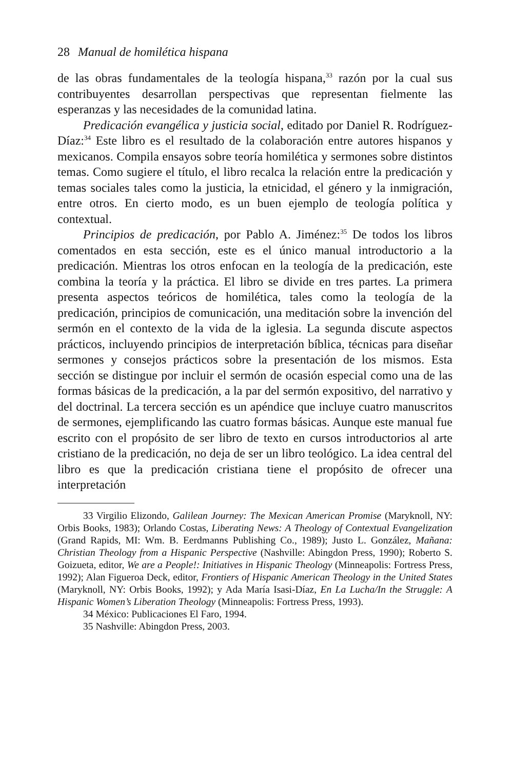28 Manual de homilética hispana
de las obras fundamentales de la teología hispana,<sup>33</sup> razón por la cual sus contribuyentes desarrollan perspectivas que representan fielmente las esperanzas y las necesidades de la comunidad latina.
Predicación evangélica y justicia social, editado por Daniel R. Rodríguez-Díaz:<sup>34</sup> Este libro es el resultado de la colaboración entre autores hispanos y mexicanos. Compila ensayos sobre teoría homilética y sermones sobre distintos temas. Como sugiere el título, el libro recalca la relación entre la predicación y temas sociales tales como la justicia, la etnicidad, el género y la inmigración, entre otros. En cierto modo, es un buen ejemplo de teología política y contextual.
Principios de predicación, por Pablo A. Jiménez:<sup>35</sup> De todos los libros comentados en esta sección, este es el único manual introductorio a la predicación. Mientras los otros enfocan en la teología de la predicación, este combina la teoría y la práctica. El libro se divide en tres partes. La primera presenta aspectos teóricos de homilética, tales como la teología de la predicación, principios de comunicación, una meditación sobre la invención del sermón en el contexto de la vida de la iglesia. La segunda discute aspectos prácticos, incluyendo principios de interpretación bíblica, técnicas para diseñar sermones y consejos prácticos sobre la presentación de los mismos. Esta sección se distingue por incluir el sermón de ocasión especial como una de las formas básicas de la predicación, a la par del sermón expositivo, del narrativo y del doctrinal. La tercera sección es un apéndice que incluye cuatro manuscritos de sermones, ejemplificando las cuatro formas básicas. Aunque este manual fue escrito con el propósito de ser libro de texto en cursos introductorios al arte cristiano de la predicación, no deja de ser un libro teológico. La idea central del libro es que la predicación cristiana tiene el propósito de ofrecer una interpretación
33 Virgilio Elizondo, Galilean Journey: The Mexican American Promise (Maryknoll, NY: Orbis Books, 1983); Orlando Costas, Liberating News: A Theology of Contextual Evangelization (Grand Rapids, MI: Wm. B. Eerdmanns Publishing Co., 1989); Justo L. González, Mañana: Christian Theology from a Hispanic Perspective (Nashville: Abingdon Press, 1990); Roberto S. Goizueta, editor, We are a People!: Initiatives in Hispanic Theology (Minneapolis: Fortress Press, 1992); Alan Figueroa Deck, editor, Frontiers of Hispanic American Theology in the United States (Maryknoll, NY: Orbis Books, 1992); y Ada María Isasi-Díaz, En La Lucha/In the Struggle: A Hispanic Women’s Liberation Theology (Minneapolis: Fortress Press, 1993).
34 México: Publicaciones El Faro, 1994.
35 Nashville: Abingdon Press, 2003.